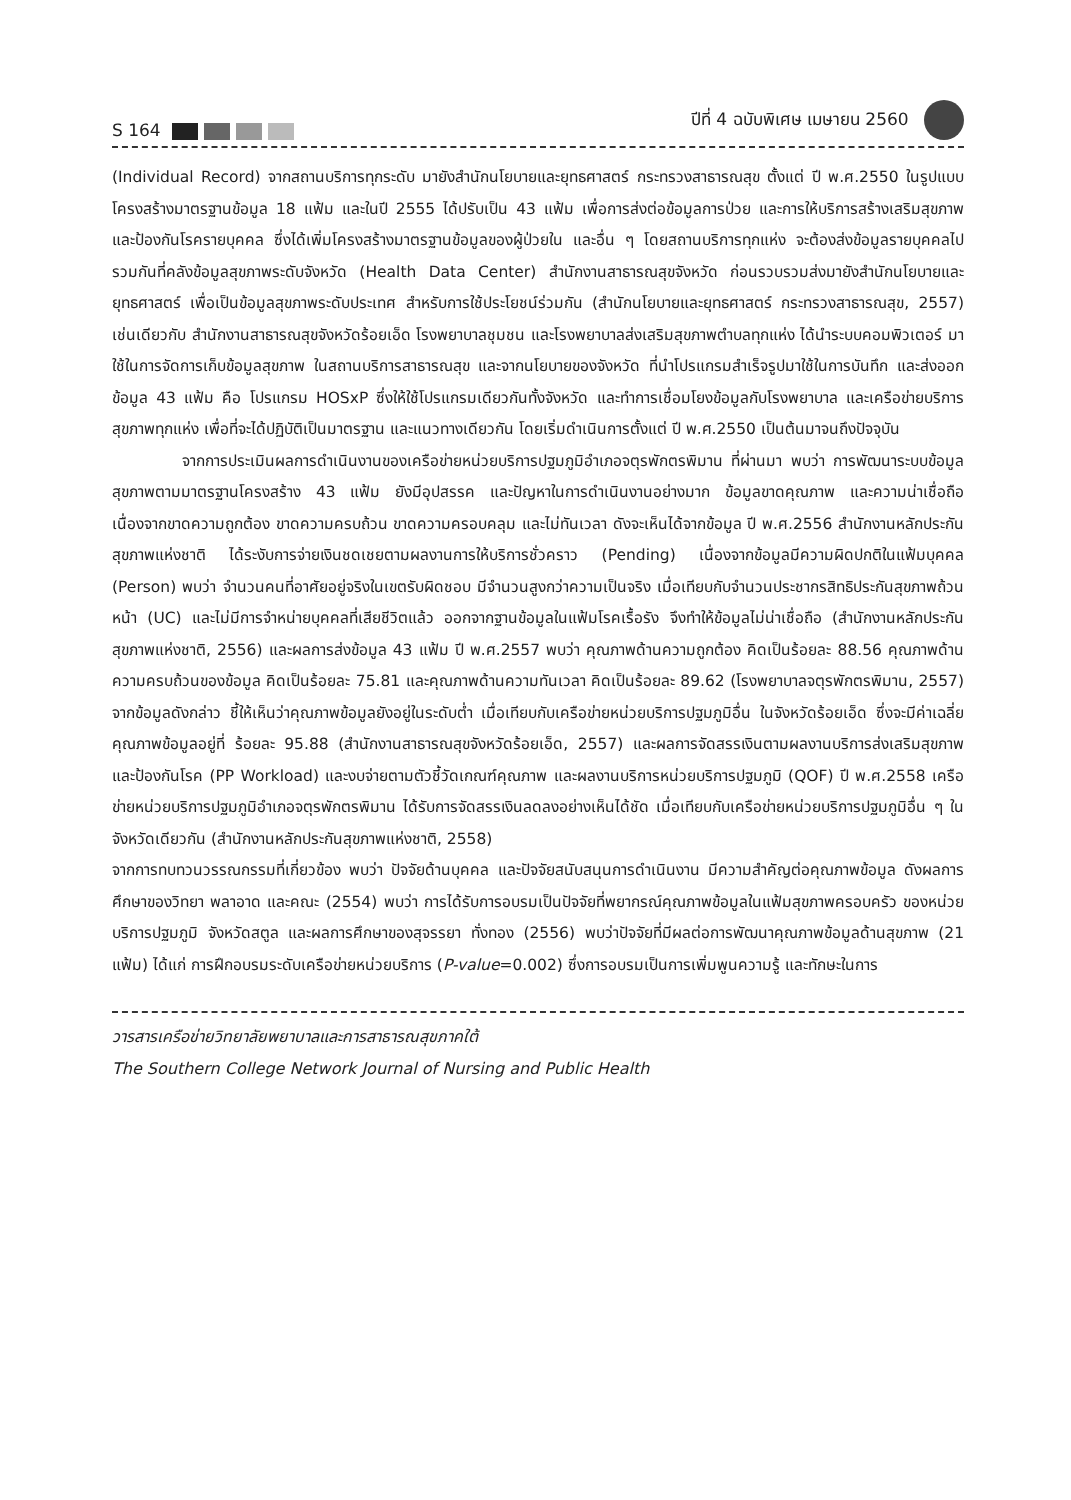S 164
ปีที่ 4 ฉบับพิเศษ เมษายน 2560
(Individual Record) จากสถานบริการทุกระดับ มายังสำนักนโยบายและยุทธศาสตร์ กระทรวงสาธารณสุข ตั้งแต่ ปี พ.ศ.2550 ในรูปแบบโครงสร้างมาตรฐานข้อมูล 18 แฟ้ม และในปี 2555 ได้ปรับเป็น 43 แฟ้ม เพื่อการส่งต่อข้อมูลการป่วย และการให้บริการสร้างเสริมสุขภาพ และป้องกันโรครายบุคคล ซึ่งได้เพิ่มโครงสร้างมาตรฐานข้อมูลของผู้ป่วยใน และอื่น ๆ โดยสถานบริการทุกแห่ง จะต้องส่งข้อมูลรายบุคคลไปรวมกันที่คลังข้อมูลสุขภาพระดับจังหวัด (Health Data Center) สำนักงานสาธารณสุขจังหวัด ก่อนรวบรวมส่งมายังสำนักนโยบายและยุทธศาสตร์ เพื่อเป็นข้อมูลสุขภาพระดับประเทศ สำหรับการใช้ประโยชน์ร่วมกัน (สำนักนโยบายและยุทธศาสตร์ กระทรวงสาธารณสุข, 2557) เช่นเดียวกับ สำนักงานสาธารณสุขจังหวัดร้อยเอ็ด โรงพยาบาลชุมชน และโรงพยาบาลส่งเสริมสุขภาพตำบลทุกแห่ง ได้นำระบบคอมพิวเตอร์ มาใช้ในการจัดการเก็บข้อมูลสุขภาพ ในสถานบริการสาธารณสุข และจากนโยบายของจังหวัด ที่นำโปรแกรมสำเร็จรูปมาใช้ในการบันทึก และส่งออกข้อมูล 43 แฟ้ม คือ โปรแกรม HOSxP ซึ่งให้ใช้โปรแกรมเดียวกันทั้งจังหวัด และทำการเชื่อมโยงข้อมูลกับโรงพยาบาล และเครือข่ายบริการสุขภาพทุกแห่ง เพื่อที่จะได้ปฏิบัติเป็นมาตรฐาน และแนวทางเดียวกัน โดยเริ่มดำเนินการตั้งแต่ ปี พ.ศ.2550 เป็นต้นมาจนถึงปัจจุบัน
จากการประเมินผลการดำเนินงานของเครือข่ายหน่วยบริการปฐมภูมิอำเภอจตุรพักตรพิมาน ที่ผ่านมา พบว่า การพัฒนาระบบข้อมูลสุขภาพตามมาตรฐานโครงสร้าง 43 แฟ้ม ยังมีอุปสรรค และปัญหาในการดำเนินงานอย่างมาก ข้อมูลขาดคุณภาพ และความน่าเชื่อถือ เนื่องจากขาดความถูกต้อง ขาดความครบถ้วน ขาดความครอบคลุม และไม่ทันเวลา ดังจะเห็นได้จากข้อมูล ปี พ.ศ.2556 สำนักงานหลักประกันสุขภาพแห่งชาติ ได้ระงับการจ่ายเงินชดเชยตามผลงานการให้บริการชั่วคราว (Pending) เนื่องจากข้อมูลมีความผิดปกติในแฟ้มบุคคล (Person) พบว่า จำนวนคนที่อาศัยอยู่จริงในเขตรับผิดชอบ มีจำนวนสูงกว่าความเป็นจริง เมื่อเทียบกับจำนวนประชากรสิทธิประกันสุขภาพถ้วนหน้า (UC) และไม่มีการจำหน่ายบุคคลที่เสียชีวิตแล้ว ออกจากฐานข้อมูลในแฟ้มโรคเรื้อรัง จึงทำให้ข้อมูลไม่น่าเชื่อถือ (สำนักงานหลักประกันสุขภาพแห่งชาติ, 2556) และผลการส่งข้อมูล 43 แฟ้ม ปี พ.ศ.2557 พบว่า คุณภาพด้านความถูกต้อง คิดเป็นร้อยละ 88.56 คุณภาพด้านความครบถ้วนของข้อมูล คิดเป็นร้อยละ 75.81 และคุณภาพด้านความทันเวลา คิดเป็นร้อยละ 89.62 (โรงพยาบาลจตุรพักตรพิมาน, 2557) จากข้อมูลดังกล่าว ชี้ให้เห็นว่าคุณภาพข้อมูลยังอยู่ในระดับต่ำ เมื่อเทียบกับเครือข่ายหน่วยบริการปฐมภูมิอื่น ในจังหวัดร้อยเอ็ด ซึ่งจะมีค่าเฉลี่ยคุณภาพข้อมูลอยู่ที่ ร้อยละ 95.88 (สำนักงานสาธารณสุขจังหวัดร้อยเอ็ด, 2557) และผลการจัดสรรเงินตามผลงานบริการส่งเสริมสุขภาพ และป้องกันโรค (PP Workload) และงบจ่ายตามตัวชี้วัดเกณฑ์คุณภาพ และผลงานบริการหน่วยบริการปฐมภูมิ (QOF) ปี พ.ศ.2558 เครือข่ายหน่วยบริการปฐมภูมิอำเภอจตุรพักตรพิมาน ได้รับการจัดสรรเงินลดลงอย่างเห็นได้ชัด เมื่อเทียบกับเครือข่ายหน่วยบริการปฐมภูมิอื่น ๆ ในจังหวัดเดียวกัน (สำนักงานหลักประกันสุขภาพแห่งชาติ, 2558)
จากการทบทวนวรรณกรรมที่เกี่ยวข้อง พบว่า ปัจจัยด้านบุคคล และปัจจัยสนับสนุนการดำเนินงาน มีความสำคัญต่อคุณภาพข้อมูล ดังผลการศึกษาของวิทยา พลาอาด และคณะ (2554) พบว่า การได้รับการอบรมเป็นปัจจัยที่พยากรณ์คุณภาพข้อมูลในแฟ้มสุขภาพครอบครัว ของหน่วยบริการปฐมภูมิ จังหวัดสตูล และผลการศึกษาของสุจรรยา ทั่งทอง (2556) พบว่าปัจจัยที่มีผลต่อการพัฒนาคุณภาพข้อมูลด้านสุขภาพ (21 แฟ้ม) ได้แก่ การฝึกอบรมระดับเครือข่ายหน่วยบริการ (P-value=0.002) ซึ่งการอบรมเป็นการเพิ่มพูนความรู้ และทักษะในการ
วารสารเครือข่ายวิทยาลัยพยาบาลและการสาธารณสุขภาคใต้
The Southern College Network Journal of Nursing and Public Health